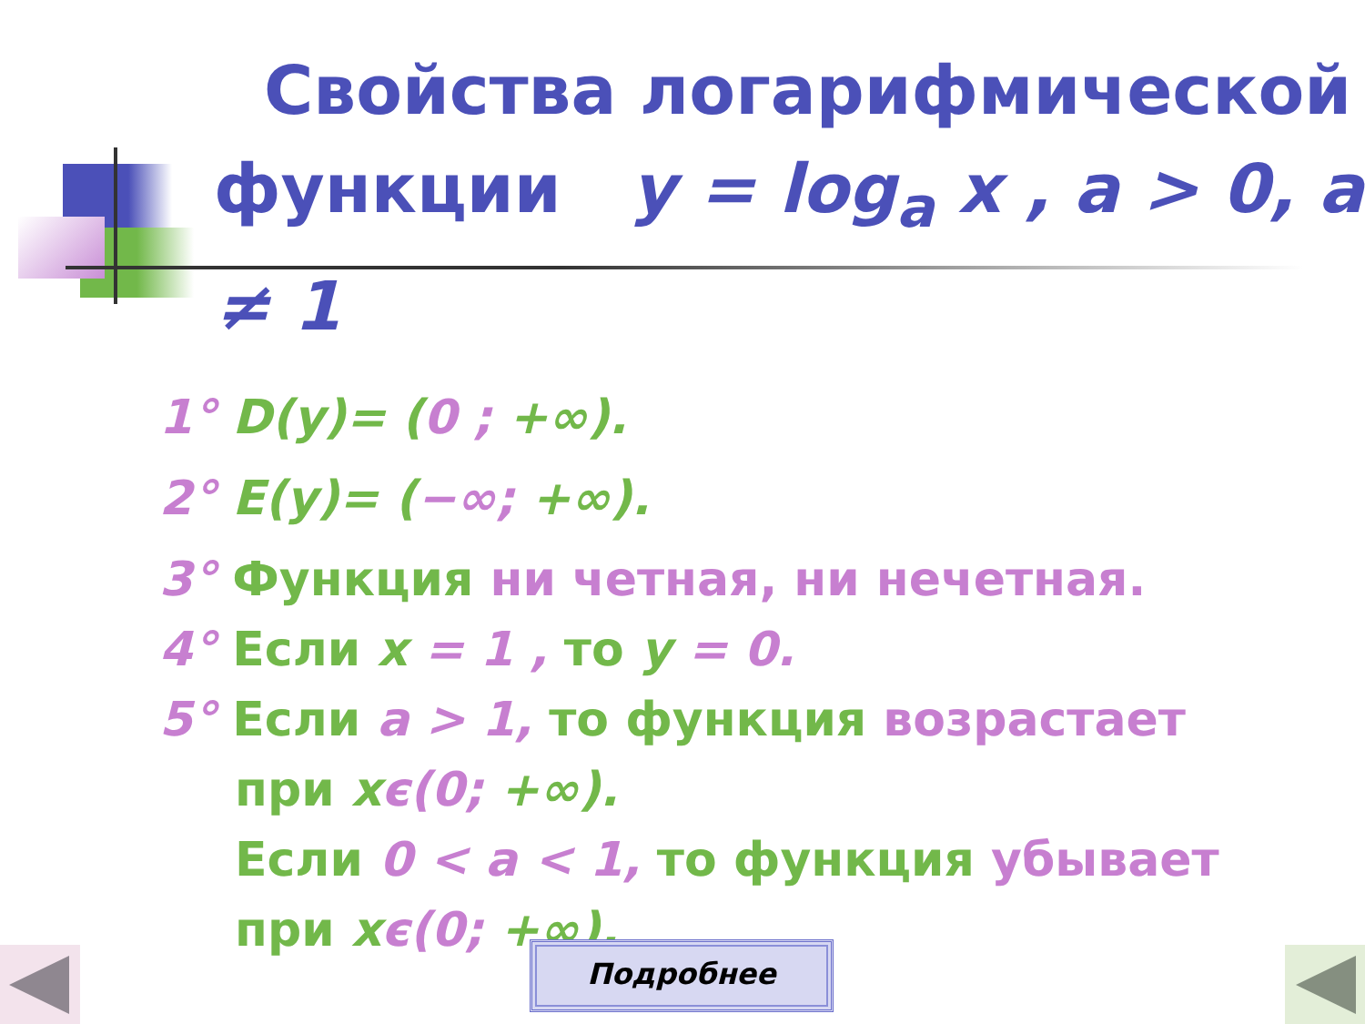Свойства логарифмической
функции y = log<sub>a</sub> x , a > 0, a ≠ 1
1° D(y)= (0 ; +∞).
2° E(y)= (−∞; +∞).
3° Функция ни четная, ни нечетная.
4° Если x = 1 , то y = 0.
5° Если a > 1, то функция возрастает
при x є(0; +∞).
Если 0 < a < 1, то функция убывает
при x є(0; +∞).
Подробнее